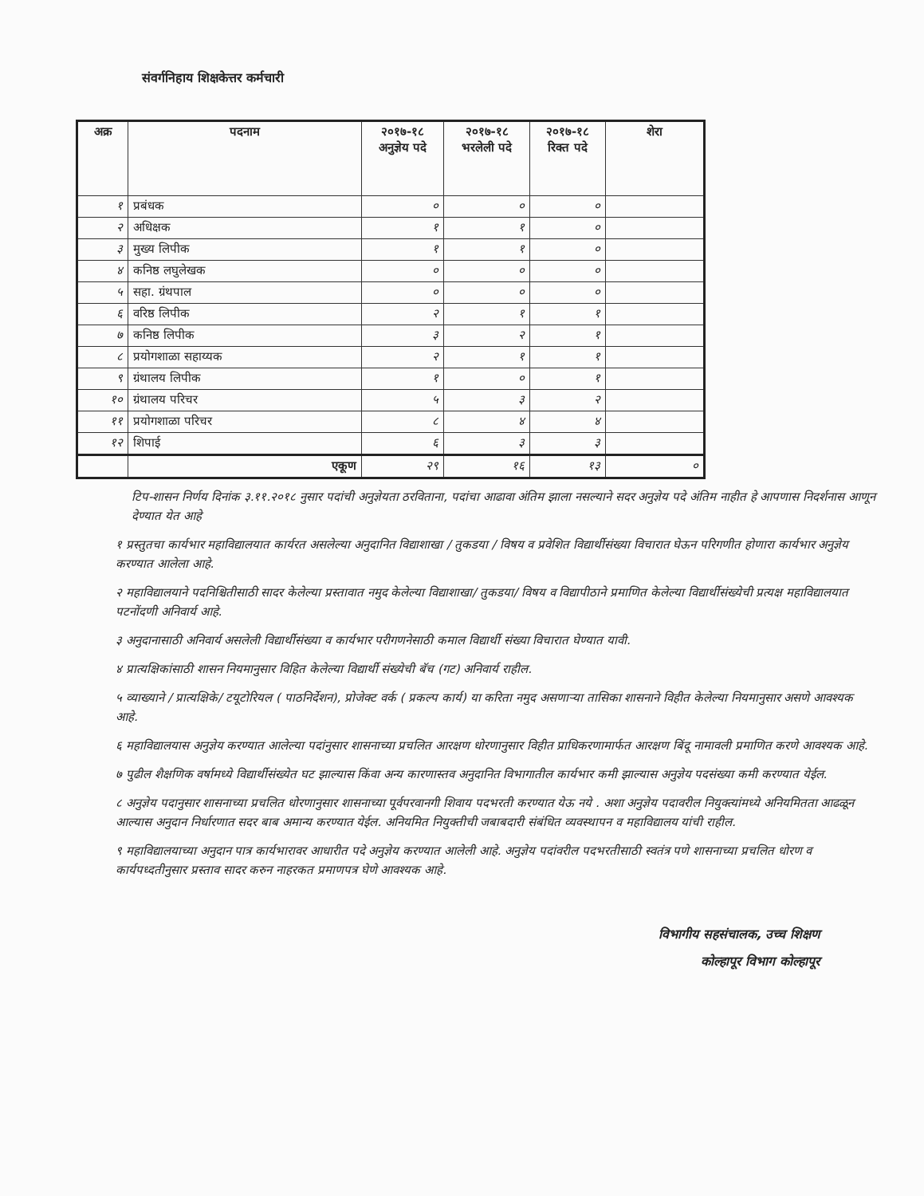संवर्गनिहाय शिक्षकेत्तर कर्मचारी
| अक्र | पदनाम | २०१७-१८ अनुज्ञेय पदे | २०१७-१८ भरलेली पदे | २०१७-१८ रिक्त पदे | शेरा |
| --- | --- | --- | --- | --- | --- |
| १ | प्रबंधक | ० | ० | ० | |
| २ | अधिक्षक | १ | १ | ० | |
| ३ | मुख्य लिपीक | १ | १ | ० | |
| ४ | कनिष्ठ लघुलेखक | ० | ० | ० | |
| ५ | सहा. ग्रंथपाल | ० | ० | ० | |
| ६ | वरिष्ठ लिपीक | २ | १ | १ | |
| ७ | कनिष्ठ लिपीक | ३ | २ | १ | |
| ८ | प्रयोगशाळा सहाय्यक | २ | १ | १ | |
| ९ | ग्रंथालय लिपीक | १ | ० | १ | |
| १० | ग्रंथालय परिचर | ५ | ३ | २ | |
| ११ | प्रयोगशाळा परिचर | ८ | ४ | ४ | |
| १२ | शिपाई | ६ | ३ | ३ | |
| | एकूण | २९ | १६ | १३ | ० |
टिप-शासन निर्णय दिनांक ३.११.२०१८ नुसार पदांची अनुज्ञेयता ठरविताना, पदांचा आढावा अंतिम झाला नसल्याने सदर अनुज्ञेय पदे अंतिम नाहीत हे आपणास निदर्शनास आणून देण्यात येत आहे
१ प्रस्तुतचा कार्यभार महाविद्यालयात कार्यरत असलेल्या अनुदानित विद्याशाखा / तुकडया / विषय व प्रवेशित विद्यार्थीसंख्या विचारात घेऊन परिगणीत होणारा कार्यभार अनुज्ञेय करण्यात आलेला आहे.
२ महाविद्यालयाने पदनिश्चितीसाठी सादर केलेल्या प्रस्तावात नमुद केलेल्या विद्याशाखा/ तुकडया/ विषय व विद्यापीठाने प्रमाणित केलेल्या विद्यार्थीसंख्येची प्रत्यक्ष महाविद्यालयात पटनोंदणी अनिवार्य आहे.
३ अनुदानासाठी अनिवार्य असलेली विद्यार्थीसंख्या व कार्यभार परीगणनेसाठी कमाल विद्यार्थी संख्या विचारात घेण्यात यावी.
४ प्रात्यक्षिकांसाठी शासन नियमानुसार विहित केलेल्या विद्यार्थी संख्येची बॅच (गट) अनिवार्य राहील.
५ व्याख्याने / प्रात्यक्षिके/ टयूटोरियल ( पाठनिर्देशन), प्रोजेक्ट वर्क ( प्रकल्प कार्य) या करिता नमुद असणाऱ्या तासिका शासनाने विहीत केलेल्या नियमानुसार असणे आवश्यक आहे.
६ महाविद्यालयास अनुज्ञेय करण्यात आलेल्या पदांनुसार शासनाच्या प्रचलित आरक्षण धोरणानुसार विहीत प्राधिकरणामार्फत आरक्षण बिंदू नामावली प्रमाणित करणे आवश्यक आहे.
७ पुढील शैक्षणिक वर्षामध्ये विद्यार्थीसंख्येत घट झाल्यास किंवा अन्य कारणास्तव अनुदानित विभागातील कार्यभार कमी झाल्यास अनुज्ञेय पदसंख्या कमी करण्यात येईल.
८ अनुज्ञेय पदानुसार शासनाच्या प्रचलित धोरणानुसार शासनाच्या पूर्वपरवानगी शिवाय पदभरती करण्यात येऊ नये . अशा अनुज्ञेय पदावरील नियुक्त्यांमध्ये अनियमितता आढळून आल्यास अनुदान निर्धारणात सदर बाब अमान्य करण्यात येईल. अनियमित नियुक्तीची जबाबदारी संबंधित व्यवस्थापन व महाविद्यालय यांची राहील.
९ महाविद्यालयाच्या अनुदान पात्र कार्यभारावर आधारीत पदे अनुज्ञेय करण्यात आलेली आहे. अनुज्ञेय पदांवरील पदभरतीसाठी स्वतंत्र पणे शासनाच्या प्रचलित धोरण व कार्यपध्दतीनुसार प्रस्ताव सादर करुन नाहरकत प्रमाणपत्र घेणे आवश्यक आहे.
विभागीय सहसंचालक, उच्च शिक्षण
कोल्हापूर विभाग कोल्हापूर